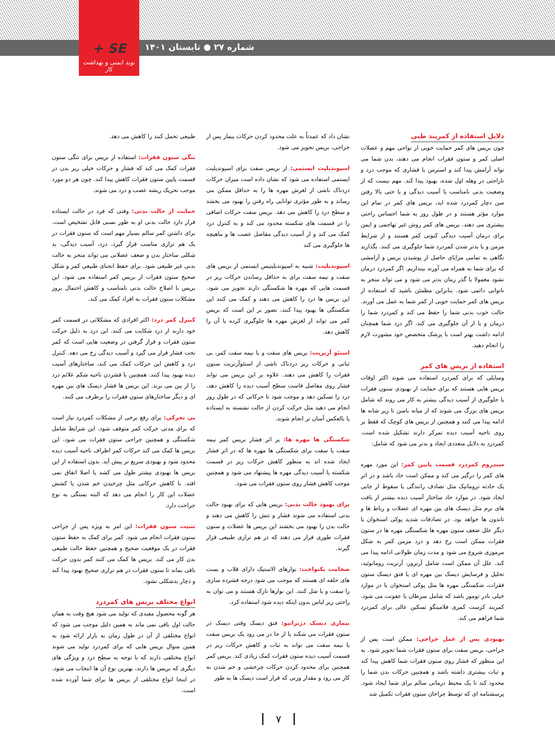+ SE
نوید ایمنی و بهداشت کار
شماره ۲۷ ● تابستان ۱۴۰۱
دلایل استفاده از کمربند طبی
چون بریس های کمر حمایت خوبی از نواحی مهم و عضلات اصلی کمر و ستون فقرات انجام می دهند، بدن شما می تواند آرامش پیدا کند و استرس یا فشاری که موجب درد و ناراحتی در وهله اول شده، بهبود پیدا کند. مهم نیست که از وضعیت بدنی نامناسب یا آسیب دیدگی و یا حتی بالا رفتن سن دچار کمردرد شده اید، بریس های کمر در تمام این موارد مؤثر هستند و در طول روز به شما احساس راحتی بیشتری می دهند. بریس های کمر روش غیر تهاجمی و ایمن برای درمان آسیب دیدگی کنونی کمر هستند و از شرایط مزمن و یا بدتر شدن کمردرد شما جلوگیری می کنند. بگذارید نگاهی به تمامی مزایای حاصل از پوشیدن بریس و آرامشی که برای شما به همراه می آورند بیندازیم. اگر کمردرد درمان نشود معمولا با گذر زمان بدتر می شود و می تواند منجر به ناتوانی دائمی شود. بنابراین مطمئن باشید که استفاده از بریس های کمر حمایت خوبی از کمر شما به عمل می آورند. حالت خوب بدنی شما را حفظ می کند و کمردرد شما را درمان و یا از آن جلوگیری می کند. اگر درد شما همچنان ادامه داشت بهتر است با پزشک متخصص خود مشورت لازم را انجام دهید.
استفاده از بریس های کمر
وسایلی که برای کمردرد استفاده می شوند اکثر اوقات بریس هایی هستند که برای حمایت از بهبودی ستون فقرات یا جلوگیری از آسیب دیدگی بیشتر به کار می روند که شامل بریس های بزرگ می شوند که از میانه باسن تا زیر شانه ها ادامه پیدا می کنند و همچنین از بریس های کوچک که فقط بر روی ناحیه آسیب دیده تمرکز دارند تشکیل شده است. کمردرد به دلایل متعددی ایجاد و بدتر می شود که شامل:
سندروم کمردرد قسمت پایین کمر: این مورد مهره های کمر را درگیر می کند و ممکن است حاد باشد و در اثر یک حادثه تروماتیک مثل تصادف رانندگی یا سقوط از جایی ایجاد شود. در موارد حاد ساختار آسیب دیده بیشتر از بافت های نرم مثل دیسک های بین مهره ای عضلات و رباط ها و تاندون ها خواهد بود. در تصادفات شدید پوکی استخوان یا دیگر علل ضعف ستون مهره ها شکستگی مهره ها در ستون فقرات ممکن است رخ دهد و درد مزمن کمر به شکل مرموزی شروع می شود و مدت زمان طولانی ادامه پیدا می کند. علل آن ممکن است شامل آرتروز، آرتریت روماتوئید، تحلیل و فرسایش دیسک بین مهره ای یا فتق دیسک ستون فقرات، شکستگی مهره ها مثل پوکی استخوان یا در موارد خیلی نادر تومور باشد که شامل سرطان یا عفونت می شود. کمربند کرست کمری فلامینگو تسکین عالی برای کمردرد شما فراهم می کند.
بهبودی پس از عمل جراحی: ممکن است پس از جراحی، بریس سفت برای ستون فقرات شما تجویز شود. به این منظور که فشار روی ستون فقرات شما کاهش پیدا کند و ثبات بیشتری داشته باشد و همچنین حرکات بدن شما را محدود کند تا یک محیط درمانی سالم برای شما ایجاد شود. پرسشنامه ای که توسط جراحان ستون فقرات تکمیل شد
نشان داد که عمدتاً به علت محدود کردن حرکات بیمار پس از جراحی، بریس تجویز می شود.
اسپوندیلیت ایستمی: از بریس سفت برای اسپوندیلیت ایستمی استفاده می شود که نشان داده است میزان حرکات دردناک ناشی از لغزش مهره ها را به حداقل ممکن می رساند و به طور مؤثری توانایی راه رفتن را بهبود می بخشد و سطح درد را کاهش می دهد. بریس سفت حرکات اضافی را در قسمت های شکسته محدود می کند و به کنترل درد کمک می کند و از آسیب دیدگی مفاصل عصب ها و ماهیچه ها جلوگیری می کند
اسپوندیلیت: شبیه به اسپوندیلیتیس ایستمی از بریس های سفت و نیمه سفت برای به حداقل رساندن حرکات ریز در قسمت هایی که مهره ها شکستگی دارند تجویز می شود. این بریس ها درد را کاهش می دهند و کمک می کنند این شکستگی ها بهبود پیدا کنند. تصور بر این است که بریس کمر می تواند از لغزش مهره ها جلوگیری کرده یا آن را کاهش دهد.
استئو آرتریت: بریس های سفت و یا نیمه سفت کمر، بی ثباتی و حرکات ریز دردناک ناشی از استئوآرتریت ستون فقرات را کاهش می دهند. علاوه بر این بریس می تواند فشار روی مفاصل فاست سطح آسیب دیده را کاهش دهد، درد را تسکین دهد و موجب شود تا حرکاتی که در طول روز انجام می دهید مثل حرکت کردن از حالت نشسته به ایستاده یا بالعکس آسان تر انجام شوند.
شکستگی ها مهره ها: بر اثر فشار بریس کمر نیمه سفت یا سفت برای شکستگی ها مهره ها که در اثر فشار ایجاد شده اند به منظور کاهش حرکات ریز در قسمت شکسته یا آسیب دیدگی مهره ها پیشنهاد می شود و همچنین موجب کاهش فشار روی ستون فقرات می شود.
برای بهبود حالت بدنی: بریس هایی که برای بهبود حالت بدنی استفاده می شوند فشار و تنش را کاهش می دهند و حالت بدن را بهبود می بخشند این بریس ها عضلات و ستون فقرات طوری قرار می دهند که در هم ترازی طبیعی قرار گیرند.
ضخامت یکنواخت: نوارهای الاستیک دارای قلاب و بست های حلقه ای هستند که موجب می شود درجه فشرده سازی را سفت و یا شل کنند. این نوارها نازک هستند و می توان به راحتی زیر لباس بدون اینکه دیده شود استفاده کرد.
بیماری دیسک دژنراتیو: فتق دیسک وقتی دیسک در ستون فقرات می شکند یا از جا در می رود یک بریس سفت یا نیمه سفت می تواند به ثبات و کاهش حرکات ریز در قسمت آسیب دیده ستون فقرات کمک زیادی کند. بریس کمر همچنین برای محدود کردن حرکات چرخشی و خم شدن به کار می رود و مقدار وزنی که قرار است دیسک ها به طور
طبیعی تحمل کنند را کاهش می دهد.
تنگی ستون فقرات: استفاده از بریس برای تنگی ستون فقرات کمک می کند که فشار و حرکات خیلی ریز بدن در قسمت پایین ستون فقرات کاهش پیدا کند. چون هر دو مورد موجب تحریک ریشه عصب و درد می شوند.
حمایت از حالت بدنی: وقتی که فرد در حالت ایستاده قرار دارد حالت بدنی او به طور نسبی قابل تشخیص است. برای داشتن کمر سالم بسیار مهم است که ستون فقرات در یک هم ترازی مناسب قرار گیرد. درد، آسیب دیدگی، بد شکلی ساختار بدن و ضعف عضلانی می تواند منجر به حالت بدنی غیر طبیعی شود. برای حفظ انحنای طبیعی کمر و شکل صحیح ستون فقرات از بریس کمر استفاده می شود. این بریس با اصلاح حالت بدنی نامناسب و کاهش احتمال بروز مشکلات ستون فقرات به افراد کمک می کند.
کنترل کمر درد: اکثر افرادی که مشکلاتی در قسمت کمر خود دارند از درد شکایت می کنند. این درد به دلیل حرکت ستون فقرات و قرار گرفتن در وضعیت هایی است که کمر تحت فشار قرار می گیرد و آسیب دیدگی رخ می دهد. کنترل درد و کاهش این حرکات کمک می کند، ساختارهای آسیب دیده بهبود پیدا کنند. همچنین با فشردن ناحیه شکم علائم درد را از بین می برند. این بریس ها فشار دیسک های بین مهره ای و دیگر ساختارهای ستون فقرات را برطرف می کنند.
بی تحرکی: برای رفع برخی از مشکلات کمردرد نیاز است که برای مدتی حرکت کمر متوقف شود. این شرایط شامل شکستگی و همچنین جراحی ستون فقرات می شود. این بریس ها کمک می کند حرکات کمر اطراف ناحیه آسیب دیده محدود شود و بهبودی سریع تر پیش آید. بدون استفاده از این بریس ها بهبودی بیشتر طول می کشد یا اصلا اتفاق نمی افتد. با کاهش حرکاتی مثل چرخیدن خم شدن یا کشش عضلات این کار را انجام می دهد که البته بستگی به نوع جراحت دارد.
تثبیت ستون فقرات: این امر به ویژه پس از جراحی ستون فقرات انجام می شود. کمر برای کمک به حفظ ستون فقرات در یک موقعیت صحیح و همچنین حفظ حالت طبیعی بدن کار می کند. بریس ها کمک می کنند کمر بدون حرکت باقی بماند تا ستون فقرات در هم ترازی صحیح بهبود پیدا کند و دچار بدشکلی نشود.
انواع مختلف بریس های کمردرد
هر گونه محصول مفیدی که تولید می شود هیچ وقت به همان حالت اول باقی نمی ماند به همین دلیل موجب می شود که انواع مختلفی از آن در طول زمان به بازار ارائه شود به همین منوال بریس هایی که برای کمردرد تولید می شوند انواع مختلفی دارند که با توجه به سطح درد و ویژگی های دیگری که بریس ها دارند، بهترین نوع آن ها انتخاب می شود. در اینجا انواع مختلفی از بریس ها برای شما آورده شده است.
۷